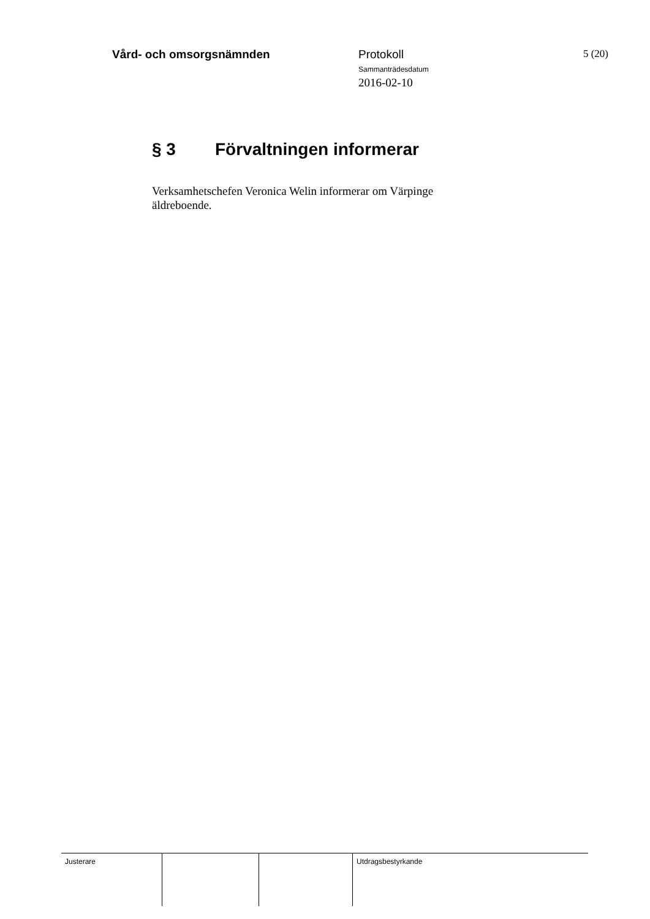Vård- och omsorgsnämnden Protokoll
Sammanträdesdatum
2016-02-10
5 (20)
§ 3 Förvaltningen informerar
Verksamhetschefen Veronica Welin informerar om Värpinge äldreboende.
| Justerare | | | Utdragsbestyrkande |